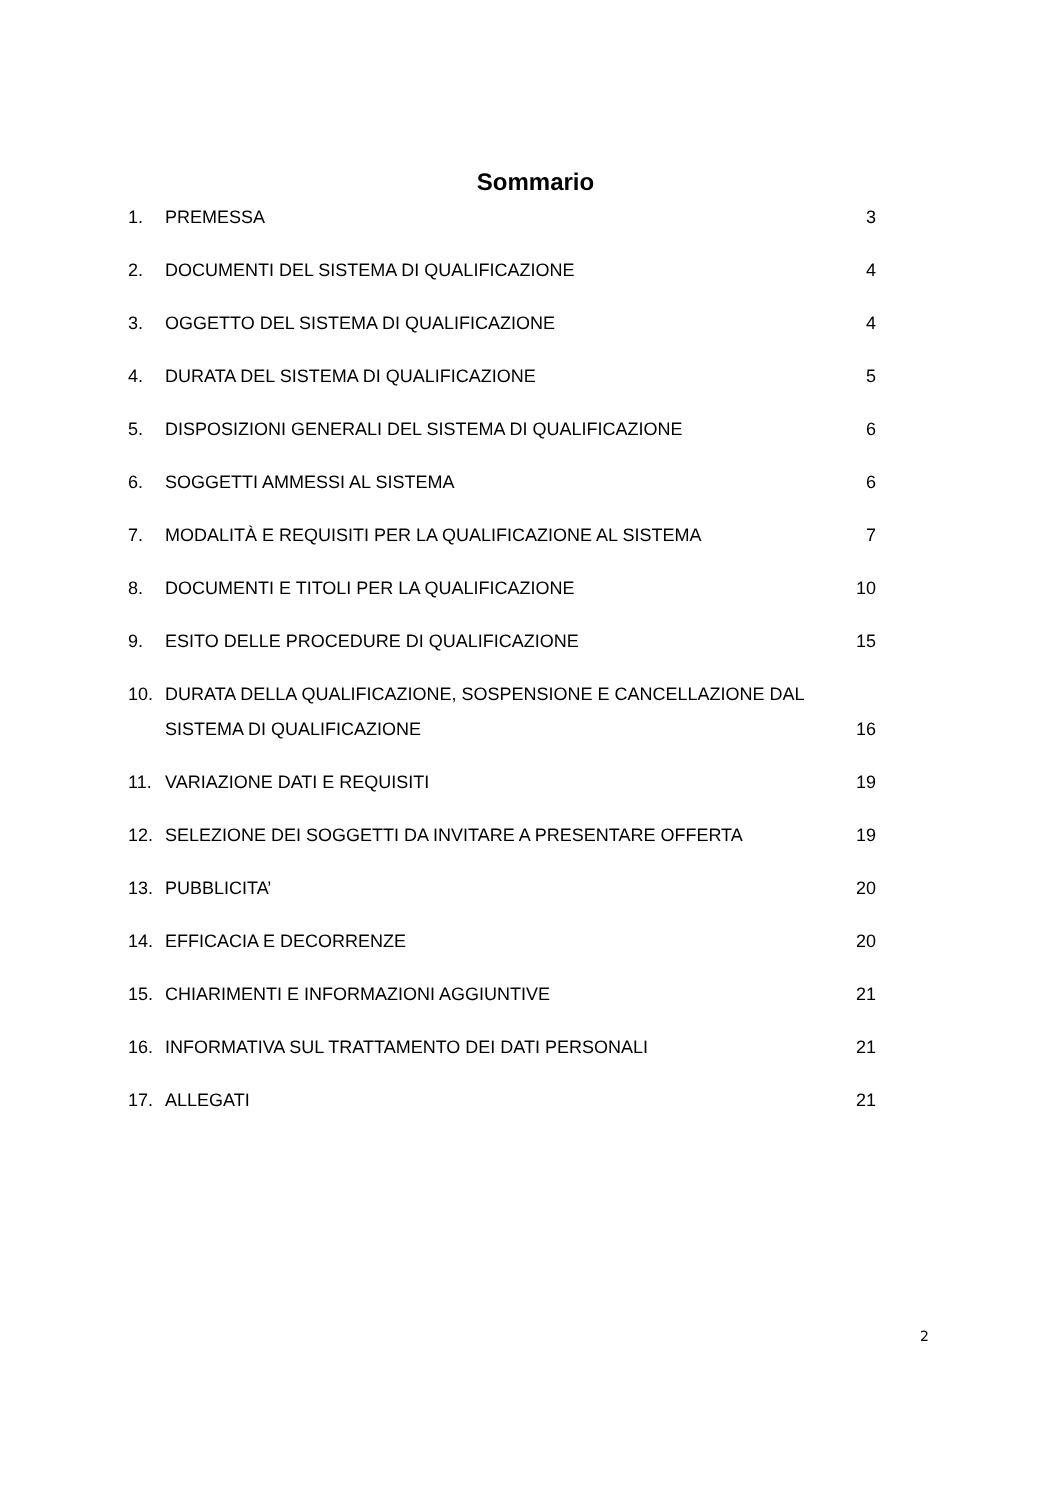Sommario
1. PREMESSA 3
2. DOCUMENTI DEL SISTEMA DI QUALIFICAZIONE 4
3. OGGETTO DEL SISTEMA DI QUALIFICAZIONE 4
4. DURATA DEL SISTEMA DI QUALIFICAZIONE 5
5. DISPOSIZIONI GENERALI DEL SISTEMA DI QUALIFICAZIONE 6
6. SOGGETTI AMMESSI AL SISTEMA 6
7. MODALITÀ E REQUISITI PER LA QUALIFICAZIONE AL SISTEMA 7
8. DOCUMENTI E TITOLI PER LA QUALIFICAZIONE 10
9. ESITO DELLE PROCEDURE DI QUALIFICAZIONE 15
10. DURATA DELLA QUALIFICAZIONE, SOSPENSIONE E CANCELLAZIONE DAL SISTEMA DI QUALIFICAZIONE 16
11. VARIAZIONE DATI E REQUISITI 19
12. SELEZIONE DEI SOGGETTI DA INVITARE A PRESENTARE OFFERTA 19
13. PUBBLICITA’ 20
14. EFFICACIA E DECORRENZE 20
15. CHIARIMENTI E INFORMAZIONI AGGIUNTIVE 21
16. INFORMATIVA SUL TRATTAMENTO DEI DATI PERSONALI 21
17. ALLEGATI 21
2